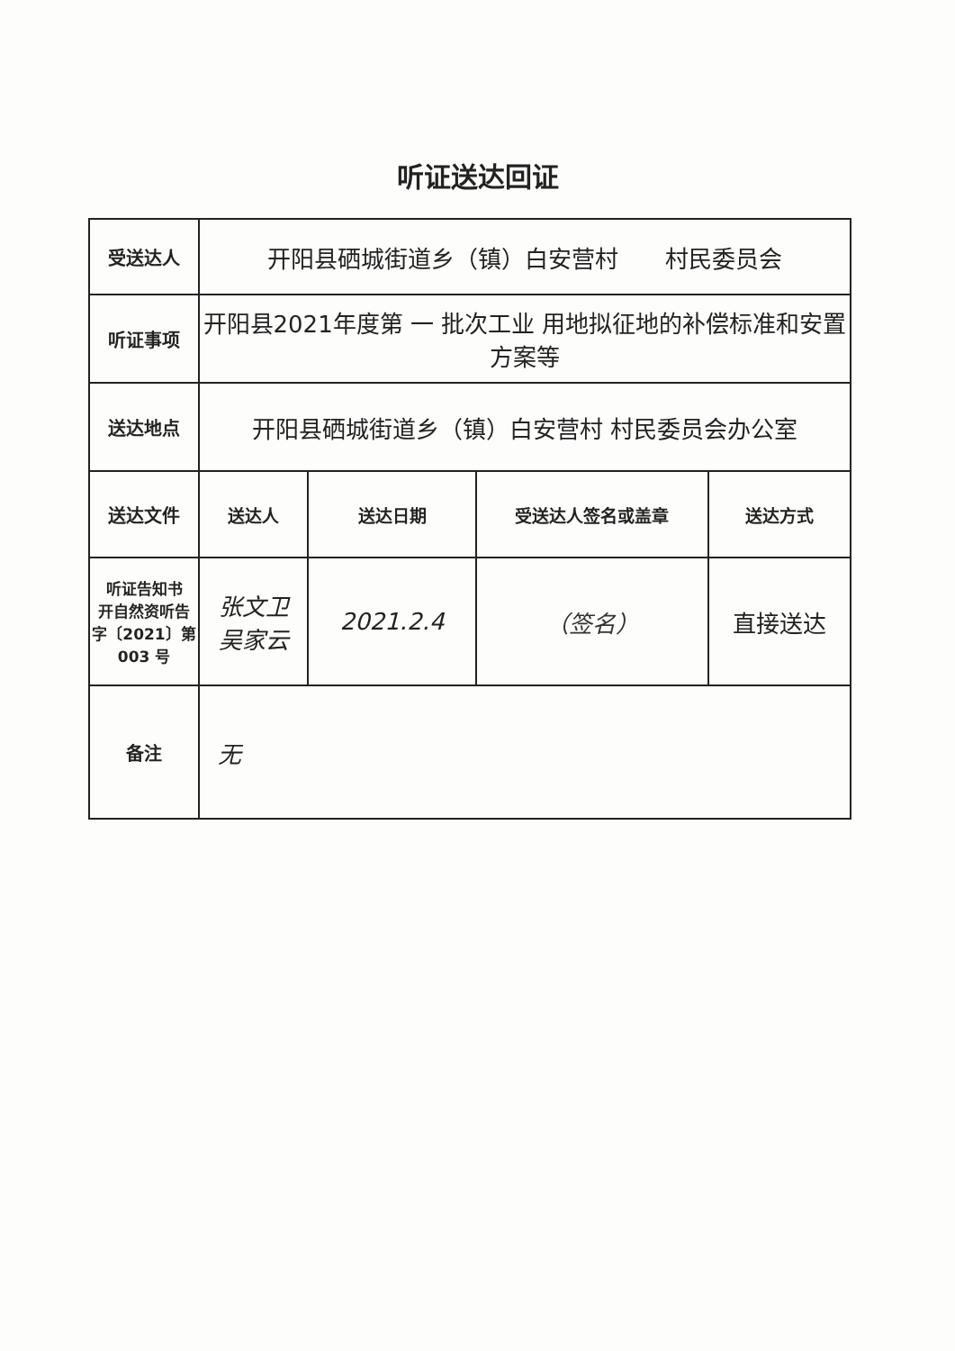听证送达回证
| 受送达人 | 开阳县硒城街道乡（镇）白安营村 村民委员会 | | | |
| 听证事项 | 开阳县2021年度第 一 批次工业 用地拟征地的补偿标准和安置方案等 | | | |
| 送达地点 | 开阳县硒城街道乡（镇）白安营村 村民委员会办公室 | | | |
| 送达文件 | 送达人 | 送达日期 | 受送达人签名或盖章 | 送达方式 |
| 听证告知书 开自然资听告字〔2021〕第 003 号 | 张文卫 吴家云 | 2021.2.4 | （签名） | 直接送达 |
| 备注 | 无 | | | |